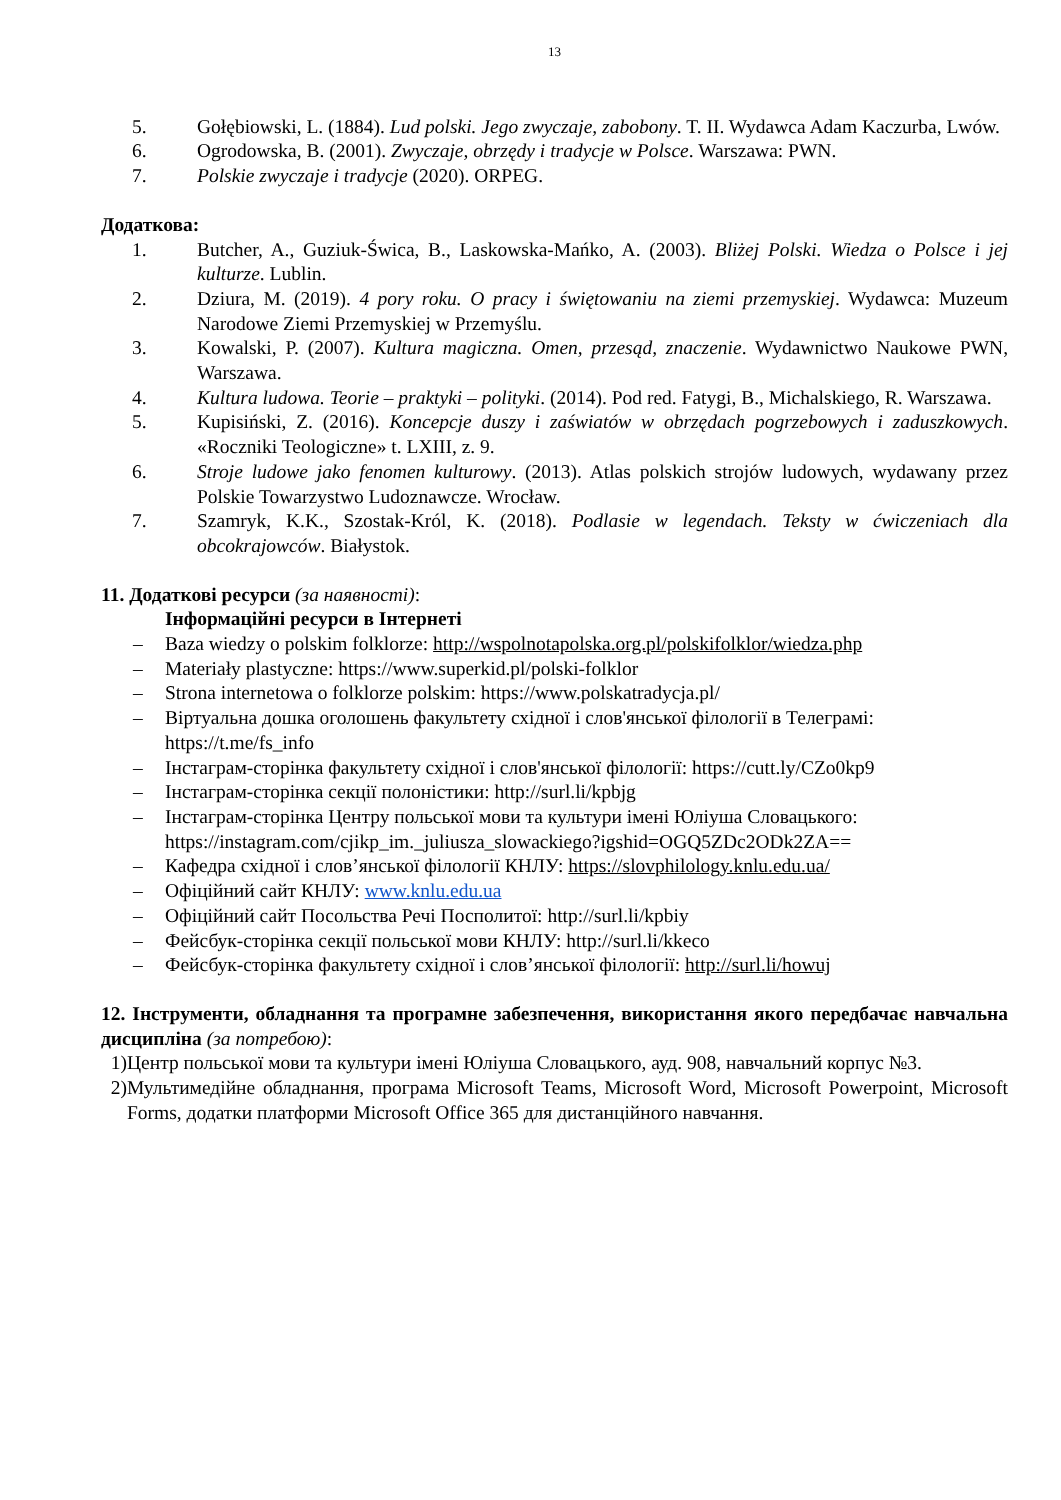13
5. Gołębiowski, L. (1884). Lud polski. Jego zwyczaje, zabobony. T. II. Wydawca Adam Kaczurba, Lwów.
6. Ogrodowska, B. (2001). Zwyczaje, obrzędy i tradycje w Polsce. Warszawa: PWN.
7. Polskie zwyczaje i tradycje (2020). ORPEG.
Додаткова:
1. Butcher, A., Guziuk-Świca, B., Laskowska-Mańko, A. (2003). Bliżej Polski. Wiedza o Polsce i jej kulturze. Lublin.
2. Dziura, M. (2019). 4 pory roku. O pracy i świętowaniu na ziemi przemyskiej. Wydawca: Muzeum Narodowe Ziemi Przemyskiej w Przemyślu.
3. Kowalski, P. (2007). Kultura magiczna. Omen, przesąd, znaczenie. Wydawnictwo Naukowe PWN, Warszawa.
4. Kultura ludowa. Teorie – praktyki – polityki. (2014). Pod red. Fatygi, B., Michalskiego, R. Warszawa.
5. Kupisiński, Z. (2016). Koncepcje duszy i zaświatów w obrzędach pogrzebowych i zaduszkowych. «Roczniki Teologiczne» t. LXIII, z. 9.
6. Stroje ludowe jako fenomen kulturowy. (2013). Atlas polskich strojów ludowych, wydawany przez Polskie Towarzystwo Ludoznawcze. Wrocław.
7. Szamryk, K.K., Szostak-Król, K. (2018). Podlasie w legendach. Teksty w ćwiczeniach dla obcokrajowców. Białystok.
11. Додаткові ресурси (за наявності):
Інформаційні ресурси в Інтернеті
– Baza wiedzy o polskim folklorze: http://wspolnotapolska.org.pl/polskifolklor/wiedza.php
– Materiały plastyczne: https://www.superkid.pl/polski-folklor
– Strona internetowa o folklorze polskim: https://www.polskatradycja.pl/
– Віртуальна дошка оголошень факультету східної і слов'янської філології в Телеграмі: https://t.me/fs_info
– Інстаграм-сторінка факультету східної і слов'янської філології: https://cutt.ly/CZo0kp9
– Інстаграм-сторінка секції полоністики: http://surl.li/kpbjg
– Інстаграм-сторінка Центру польської мови та культури імені Юліуша Словацького: https://instagram.com/cjikp_im._juliusza_slowackiego?igshid=OGQ5ZDc2ODk2ZA==
– Кафедра східної і слов’янської філології КНЛУ: https://slovphilology.knlu.edu.ua/
– Офіційний сайт КНЛУ: www.knlu.edu.ua
– Офіційний сайт Посольства Речі Посполитої: http://surl.li/kpbiy
– Фейсбук-сторінка секції польської мови КНЛУ: http://surl.li/kkeco
– Фейсбук-сторінка факультету східної і слов’янської філології: http://surl.li/howuj
12. Інструменти, обладнання та програмне забезпечення, використання якого передбачає навчальна дисципліна (за потребою):
1) Центр польської мови та культури імені Юліуша Словацького, ауд. 908, навчальний корпус №3.
2) Мультимедійне обладнання, програма Microsoft Teams, Microsoft Word, Microsoft Powerpoint, Microsoft Forms, додатки платформи Microsoft Office 365 для дистанційного навчання.